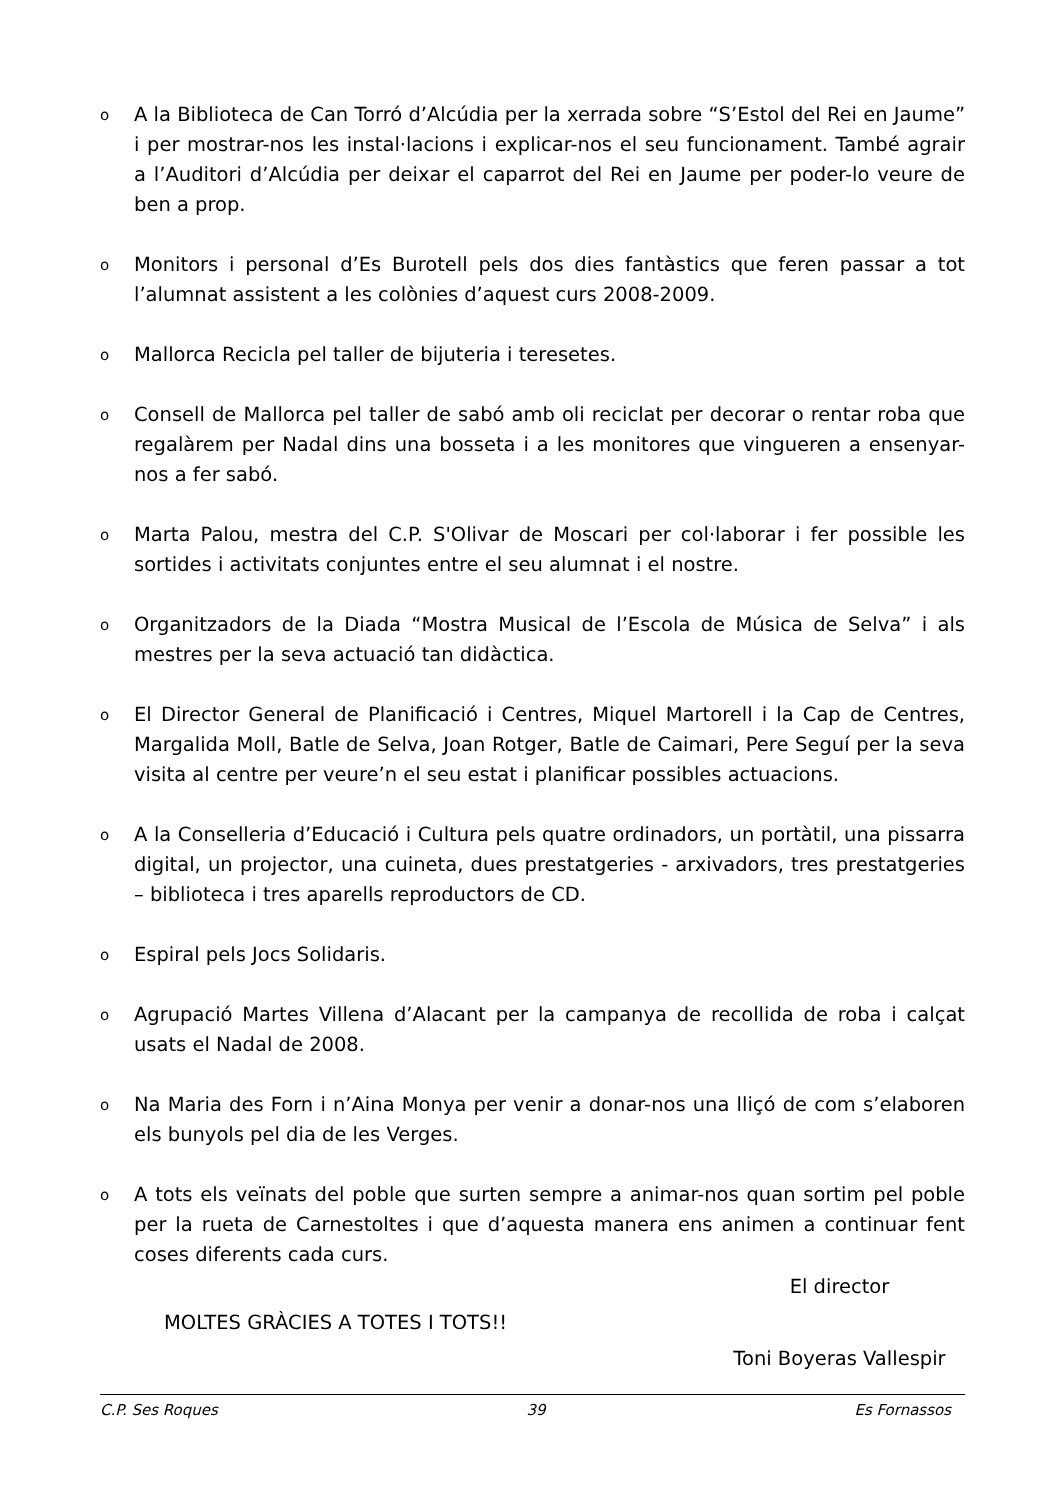o A la Biblioteca de Can Torró d’Alcúdia per la xerrada sobre “S’Estol del Rei en Jaume” i per mostrar-nos les instal·lacions i explicar-nos el seu funcionament. També agrair a l’Auditori d’Alcúdia per deixar el caparrot del Rei en Jaume per poder-lo veure de ben a prop.
o Monitors i personal d’Es Burotell pels dos dies fantàstics que feren passar a tot l’alumnat assistent a les colònies d’aquest curs 2008-2009.
o Mallorca Recicla pel taller de bijuteria i teresetes.
o Consell de Mallorca pel taller de sabó amb oli reciclat per decorar o rentar roba que regalàrem per Nadal dins una bosseta i a les monitores que vingueren a ensenyar-nos a fer sabó.
o Marta Palou, mestra del C.P. S'Olivar de Moscari per col·laborar i fer possible les sortides i activitats conjuntes entre el seu alumnat i el nostre.
o Organitzadors de la Diada “Mostra Musical de l’Escola de Música de Selva” i als mestres per la seva actuació tan didàctica.
o El Director General de Planificació i Centres, Miquel Martorell i la Cap de Centres, Margalida Moll, Batle de Selva, Joan Rotger, Batle de Caimari, Pere Seguí per la seva visita al centre per veure’n el seu estat i planificar possibles actuacions.
o A la Conselleria d’Educació i Cultura pels quatre ordinadors, un portàtil, una pissarra digital, un projector, una cuineta, dues prestatgeries - arxivadors, tres prestatgeries – biblioteca i tres aparells reproductors de CD.
o Espiral pels Jocs Solidaris.
o Agrupació Martes Villena d’Alacant per la campanya de recollida de roba i calçat usats el Nadal de 2008.
o Na Maria des Forn i n’Aina Monya per venir a donar-nos una lliçó de com s’elaboren els bunyols pel dia de les Verges.
o A tots els veïnats del poble que surten sempre a animar-nos quan sortim pel poble per la rueta de Carnestoltes i que d’aquesta manera ens animen a continuar fent coses diferents cada curs.
MOLTES GRÀCIES A TOTES I TOTS!!
El director
Toni Boyeras Vallespir
C.P. Ses Roques 39 Es Fornassos